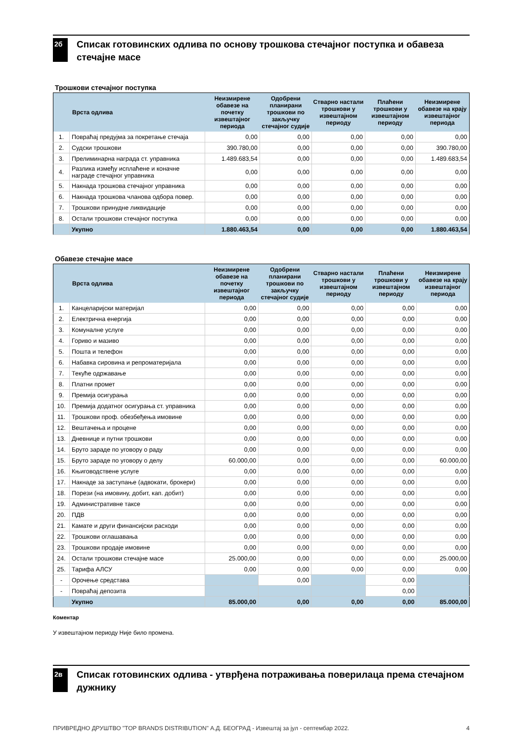2б
Списак готовинских одлива по основу трошкова стечајног поступка и обавеза стечајне масе
Трошкови стечајног поступка
| Врста одлива | | Неизмирене обавезе на почетку извештајног периода | Одобрени планирани трошкови по закључку стечајног судије | Стварно настали трошкови у извештајном периоду | Плаћени трошкови у извештајном периоду | Неизмирене обавезе на крају извештајног периода |
| --- | --- | --- | --- | --- | --- | --- |
| 1. | Повраћај предујма за покретање стечаја | 0,00 | 0,00 | 0,00 | 0,00 | 0,00 |
| 2. | Судски трошкови | 390.780,00 | 0,00 | 0,00 | 0,00 | 390.780,00 |
| 3. | Прелиминарна награда ст. управника | 1.489.683,54 | 0,00 | 0,00 | 0,00 | 1.489.683,54 |
| 4. | Разлика између исплаћене и коначне награде стечајног управника | 0,00 | 0,00 | 0,00 | 0,00 | 0,00 |
| 5. | Накнада трошкова стечајног управника | 0,00 | 0,00 | 0,00 | 0,00 | 0,00 |
| 6. | Накнада трошкова чланова одбора повер. | 0,00 | 0,00 | 0,00 | 0,00 | 0,00 |
| 7. | Трошкови принудне ликвидације | 0,00 | 0,00 | 0,00 | 0,00 | 0,00 |
| 8. | Остали трошкови стечајног поступка | 0,00 | 0,00 | 0,00 | 0,00 | 0,00 |
| | Укупно | 1.880.463,54 | 0,00 | 0,00 | 0,00 | 1.880.463,54 |
Обавезе стечајне масе
| Врста одлива | | Неизмирене обавезе на почетку извештајног периода | Одобрени планирани трошкови по закључку стечајног судије | Стварно настали трошкови у извештајном периоду | Плаћени трошкови у извештајном периоду | Неизмирене обавезе на крају извештајног периода |
| --- | --- | --- | --- | --- | --- | --- |
| 1. | Канцеларијски материјал | 0,00 | 0,00 | 0,00 | 0,00 | 0,00 |
| 2. | Електрична енергија | 0,00 | 0,00 | 0,00 | 0,00 | 0,00 |
| 3. | Комуналне услуге | 0,00 | 0,00 | 0,00 | 0,00 | 0,00 |
| 4. | Гориво и мазиво | 0,00 | 0,00 | 0,00 | 0,00 | 0,00 |
| 5. | Пошта и телефон | 0,00 | 0,00 | 0,00 | 0,00 | 0,00 |
| 6. | Набавка сировина и репроматеријала | 0,00 | 0,00 | 0,00 | 0,00 | 0,00 |
| 7. | Текуће одржавање | 0,00 | 0,00 | 0,00 | 0,00 | 0,00 |
| 8. | Платни промет | 0,00 | 0,00 | 0,00 | 0,00 | 0,00 |
| 9. | Премија осигурања | 0,00 | 0,00 | 0,00 | 0,00 | 0,00 |
| 10. | Премија додатног осигурања ст. управника | 0,00 | 0,00 | 0,00 | 0,00 | 0,00 |
| 11. | Трошкови проф. обезбеђења имовине | 0,00 | 0,00 | 0,00 | 0,00 | 0,00 |
| 12. | Вештачења и процене | 0,00 | 0,00 | 0,00 | 0,00 | 0,00 |
| 13. | Дневнице и путни трошкови | 0,00 | 0,00 | 0,00 | 0,00 | 0,00 |
| 14. | Бруто зараде по уговору о раду | 0,00 | 0,00 | 0,00 | 0,00 | 0,00 |
| 15. | Бруто зараде по уговору о делу | 60.000,00 | 0,00 | 0,00 | 0,00 | 60.000,00 |
| 16. | Књиговодствене услуге | 0,00 | 0,00 | 0,00 | 0,00 | 0,00 |
| 17. | Накнаде за заступање (адвокати, брокери) | 0,00 | 0,00 | 0,00 | 0,00 | 0,00 |
| 18. | Порези (на имовину, добит, кап. добит) | 0,00 | 0,00 | 0,00 | 0,00 | 0,00 |
| 19. | Административне таксе | 0,00 | 0,00 | 0,00 | 0,00 | 0,00 |
| 20. | ПДВ | 0,00 | 0,00 | 0,00 | 0,00 | 0,00 |
| 21. | Камате и други финансијски расходи | 0,00 | 0,00 | 0,00 | 0,00 | 0,00 |
| 22. | Трошкови оглашавања | 0,00 | 0,00 | 0,00 | 0,00 | 0,00 |
| 23. | Трошкови продаје имовине | 0,00 | 0,00 | 0,00 | 0,00 | 0,00 |
| 24. | Остали трошкови стечајне масе | 25.000,00 | 0,00 | 0,00 | 0,00 | 25.000,00 |
| 25. | Тарифа АЛСУ | 0,00 | 0,00 | 0,00 | 0,00 | 0,00 |
| - | Орочење средстава | | 0,00 | | 0,00 | |
| - | Повраћај депозита | | | | 0,00 | |
| | Укупно | 85.000,00 | 0,00 | 0,00 | 0,00 | 85.000,00 |
Коментар
У извештајном периоду Није било промена.
2в
Списак готовинских одлива - утврђена потраживања поверилаца према стечајном дужнику
ПРИВРЕДНО ДРУШТВО "TOP BRANDS DISTRIBUTION" А.Д. БЕОГРАД - Извештај за јул - септембар 2022. 4